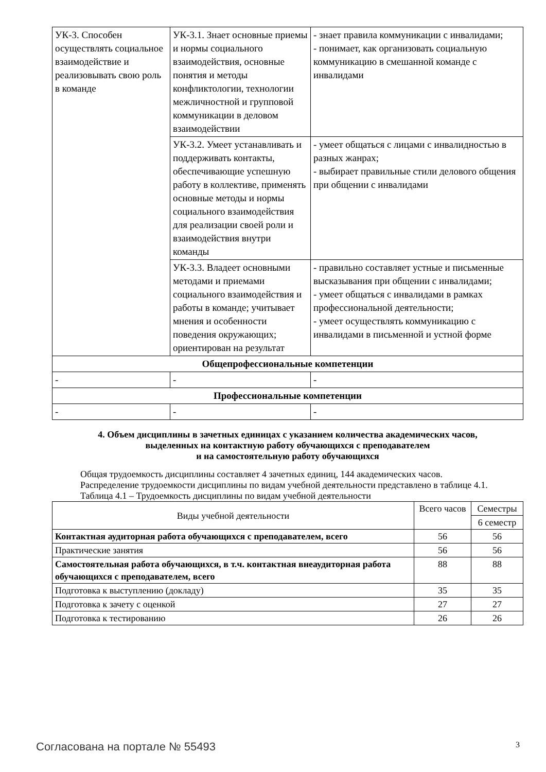| УК-3. Способен осуществлять социальное взаимодействие и реализовывать свою роль в команде | УК-3.1. Знает основные приемы и нормы социального взаимодействия, основные понятия и методы конфликтологии, технологии межличностной и групповой коммуникации в деловом взаимодействии | - знает правила коммуникации с инвалидами; - понимает, как организовать социальную коммуникацию в смешанной команде с инвалидами |
| | УК-3.2. Умеет устанавливать и поддерживать контакты, обеспечивающие успешную работу в коллективе, применять основные методы и нормы социального взаимодействия для реализации своей роли и взаимодействия внутри команды | - умеет общаться с лицами с инвалидностью в разных жанрах; - выбирает правильные стили делового общения при общении с инвалидами |
| | УК-3.3. Владеет основными методами и приемами социального взаимодействия и работы в команде; учитывает мнения и особенности поведения окружающих; ориентирован на результат | - правильно составляет устные и письменные высказывания при общении с инвалидами; - умеет общаться с инвалидами в рамках профессиональной деятельности; - умеет осуществлять коммуникацию с инвалидами в письменной и устной форме |
| Общепрофессиональные компетенции | | |
| - | - | - |
| Профессиональные компетенции | | |
| - | - | - |
4. Объем дисциплины в зачетных единицах с указанием количества академических часов,
выделенных на контактную работу обучающихся с преподавателем
и на самостоятельную работу обучающихся
Общая трудоемкость дисциплины составляет 4 зачетных единиц, 144 академических часов.
Распределение трудоемкости дисциплины по видам учебной деятельности представлено в таблице 4.1.
Таблица 4.1 – Трудоемкость дисциплины по видам учебной деятельности
| Виды учебной деятельности | Всего часов | Семестры |
| --- | --- | --- |
| | | 6 семестр |
| Контактная аудиторная работа обучающихся с преподавателем, всего | 56 | 56 |
| Практические занятия | 56 | 56 |
| Самостоятельная работа обучающихся, в т.ч. контактная внеаудиторная работа обучающихся с преподавателем, всего | 88 | 88 |
| Подготовка к выступлению (докладу) | 35 | 35 |
| Подготовка к зачету с оценкой | 27 | 27 |
| Подготовка к тестированию | 26 | 26 |
Согласована на портале № 55493 3